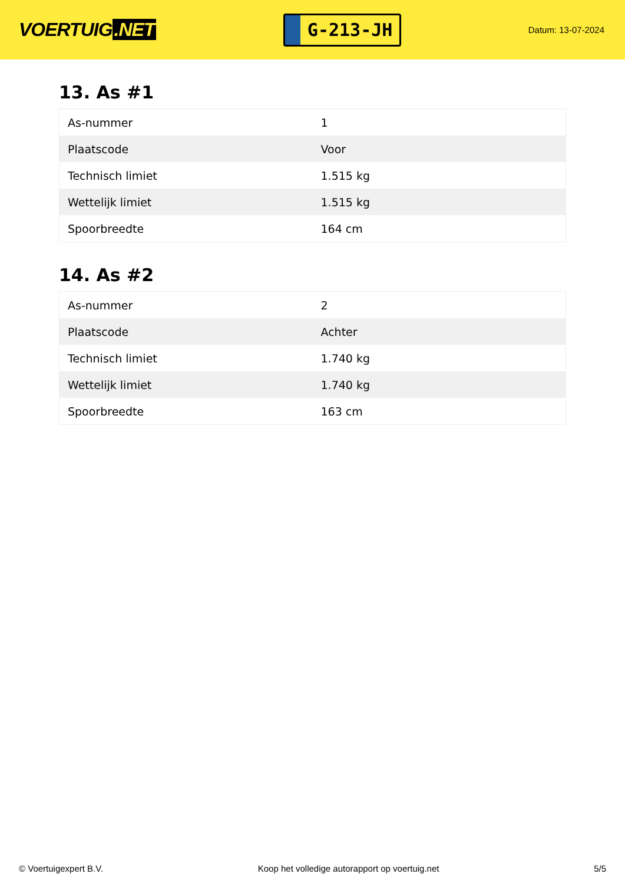VOERTUIG.NET
G-213-JH
Datum: 13-07-2024
13. As #1
| As-nummer | 1 |
| Plaatscode | Voor |
| Technisch limiet | 1.515 kg |
| Wettelijk limiet | 1.515 kg |
| Spoorbreedte | 164 cm |
14. As #2
| As-nummer | 2 |
| Plaatscode | Achter |
| Technisch limiet | 1.740 kg |
| Wettelijk limiet | 1.740 kg |
| Spoorbreedte | 163 cm |
© Voertuigexpert B.V. Koop het volledige autorapport op voertuig.net 5/5